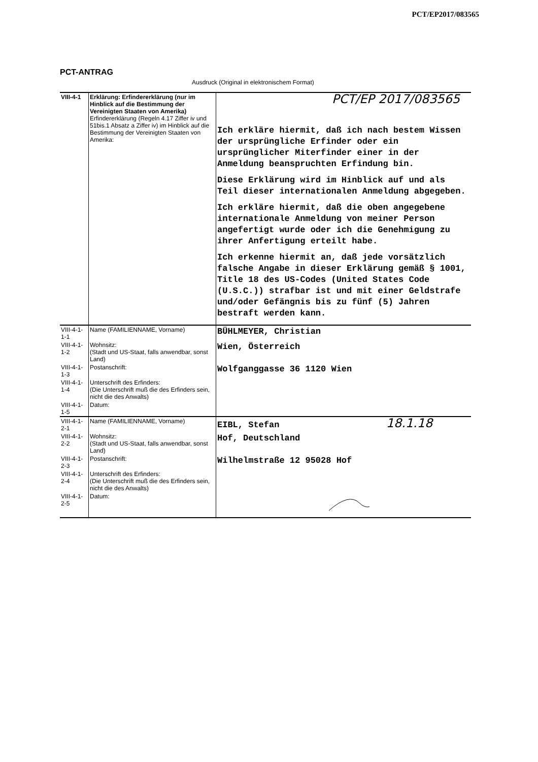PCT/EP2017/083565
PCT-ANTRAG
Ausdruck (Original in elektronischem Format)
| VIII-4-1 | Erklärung: Erfindererklärung (nur im Hinblick auf die Bestimmung der Vereinigten Staaten von Amerika) Erfindererklärung (Regeln 4.17 Ziffer iv und 51bis.1 Absatz a Ziffer iv) im Hinblick auf die Bestimmung der Vereinigten Staaten von Amerika: | PCT/EP 2017/083565 Ich erkläre hiermit, daß ich nach bestem Wissen der ursprüngliche Erfinder oder ein ursprünglicher Miterfinder einer in der Anmeldung beanspruchten Erfindung bin. Diese Erklärung wird im Hinblick auf und als Teil dieser internationalen Anmeldung abgegeben. Ich erkläre hiermit, daß die oben angegebene internationale Anmeldung von meiner Person angefertigt wurde oder ich die Genehmigung zu ihrer Anfertigung erteilt habe. Ich erkenne hiermit an, daß jede vorsätzlich falsche Angabe in dieser Erklärung gemäß § 1001, Title 18 des US-Codes (United States Code (U.S.C.)) strafbar ist und mit einer Geldstrafe und/oder Gefängnis bis zu fünf (5) Jahren bestraft werden kann. |
| VIII-4-1-1-1 | Name (FAMILIENNAME, Vorname) | BÜHLMEYER, Christian |
| VIII-4-1-1-2 | Wohnsitz: (Stadt und US-Staat, falls anwendbar, sonst Land) | Wien, Österreich |
| VIII-4-1-1-3 | Postanschrift: | Wolfganggasse 36 1120 Wien |
| VIII-4-1-1-4 | Unterschrift des Erfinders: (Die Unterschrift muß die des Erfinders sein, nicht die des Anwalts) | |
| VIII-4-1-1-5 | Datum: | |
| VIII-4-1-2-1 | Name (FAMILIENNAME, Vorname) | EIBL, Stefan 18.1.18 |
| VIII-4-1-2-2 | Wohnsitz: (Stadt und US-Staat, falls anwendbar, sonst Land) | Hof, Deutschland |
| VIII-4-1-2-3 | Postanschrift: | Wilhelmstraße 12 95028 Hof |
| VIII-4-1-2-4 | Unterschrift des Erfinders: (Die Unterschrift muß die des Erfinders sein, nicht die des Anwalts) | |
| VIII-4-1-2-5 | Datum: | |